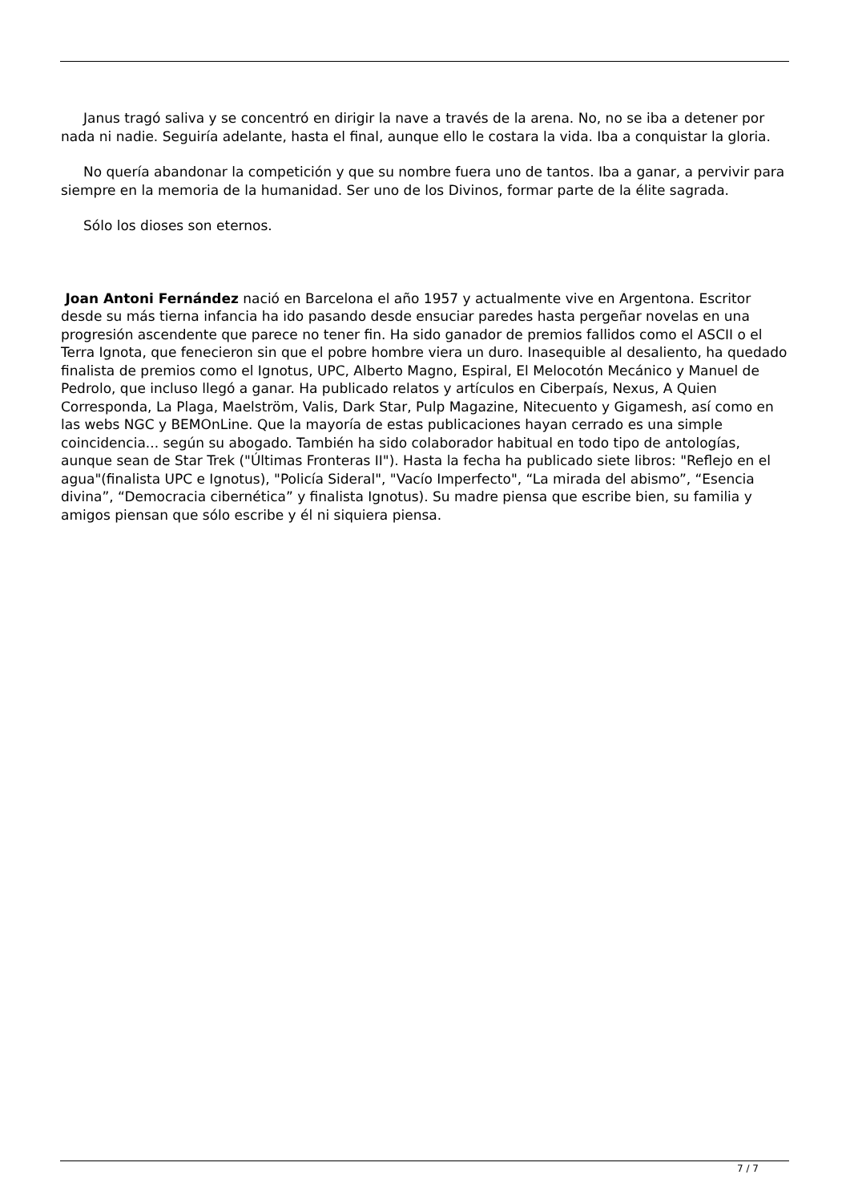Janus tragó saliva y se concentró en dirigir la nave a través de la arena. No, no se iba a detener por nada ni nadie. Seguiría adelante, hasta el final, aunque ello le costara la vida. Iba a conquistar la gloria.
No quería abandonar la competición y que su nombre fuera uno de tantos. Iba a ganar, a pervivir para siempre en la memoria de la humanidad. Ser uno de los Divinos, formar parte de la élite sagrada.
Sólo los dioses son eternos.
Joan Antoni Fernández nació en Barcelona el año 1957 y actualmente vive en Argentona. Escritor desde su más tierna infancia ha ido pasando desde ensuciar paredes hasta pergeñar novelas en una progresión ascendente que parece no tener fin. Ha sido ganador de premios fallidos como el ASCII o el Terra Ignota, que fenecieron sin que el pobre hombre viera un duro. Inasequible al desaliento, ha quedado finalista de premios como el Ignotus, UPC, Alberto Magno, Espiral, El Melocotón Mecánico y Manuel de Pedrolo, que incluso llegó a ganar. Ha publicado relatos y artículos en Ciberpaís, Nexus, A Quien Corresponda, La Plaga, Maelström, Valis, Dark Star, Pulp Magazine, Nitecuento y Gigamesh, así como en las webs NGC y BEMOnLine. Que la mayoría de estas publicaciones hayan cerrado es una simple coincidencia... según su abogado. También ha sido colaborador habitual en todo tipo de antologías, aunque sean de Star Trek ("Últimas Fronteras II"). Hasta la fecha ha publicado siete libros: "Reflejo en el agua"(finalista UPC e Ignotus), "Policía Sideral", "Vacío Imperfecto", “La mirada del abismo”, “Esencia divina”, “Democracia cibernética” y finalista Ignotus). Su madre piensa que escribe bien, su familia y amigos piensan que sólo escribe y él ni siquiera piensa.
7 / 7